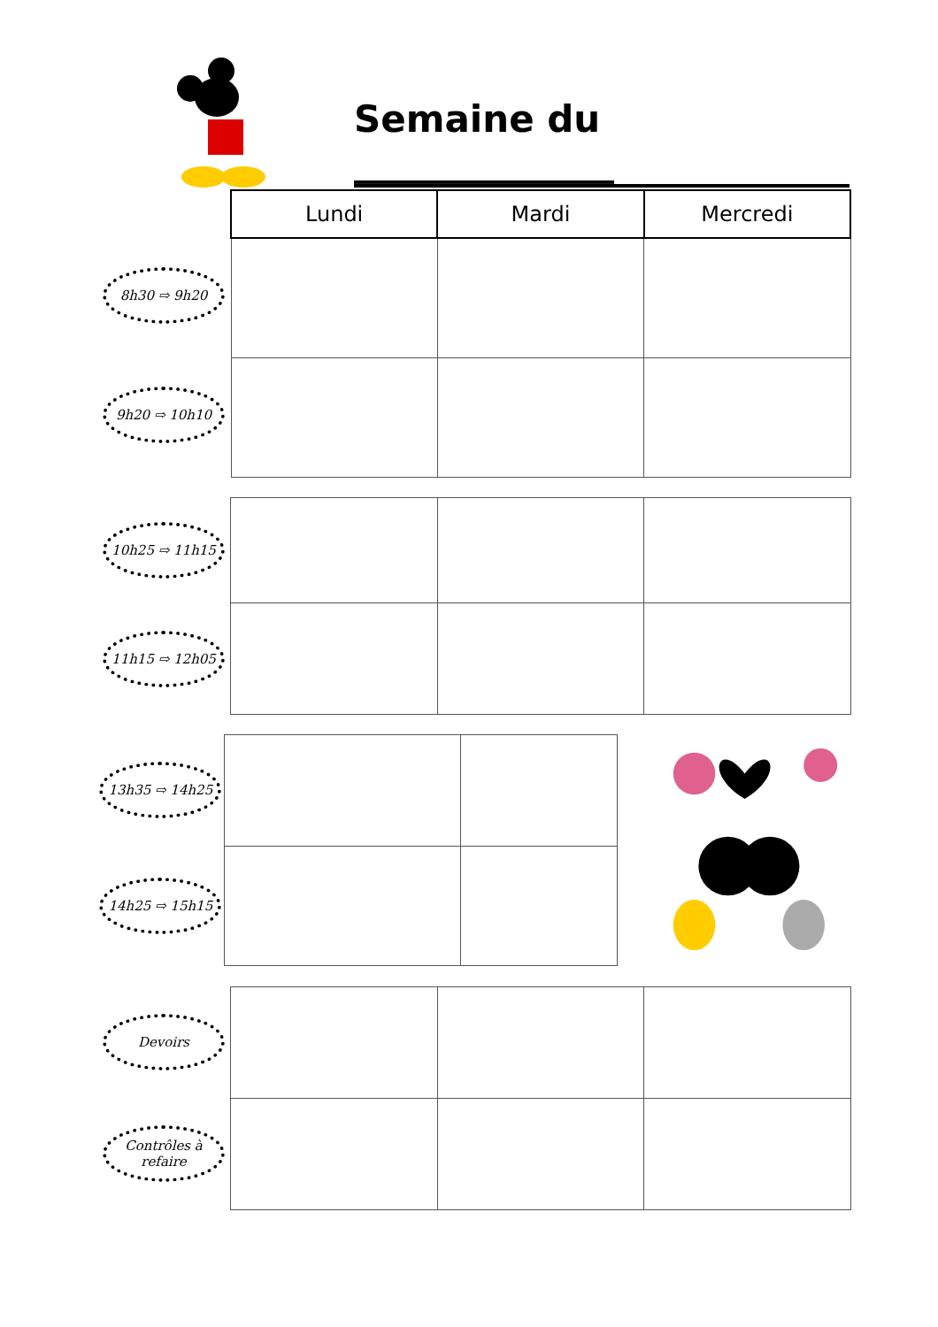Semaine du ______________
8h30 ⇨ 9h20
9h20 ⇨ 10h10
| Lundi | Mardi | Mercredi |
| --- | --- | --- |
10h25 ⇨ 11h15
11h15 ⇨ 12h05
13h35 ⇨ 14h25
14h25 ⇨ 15h15
Devoirs
Contrôles à refaire